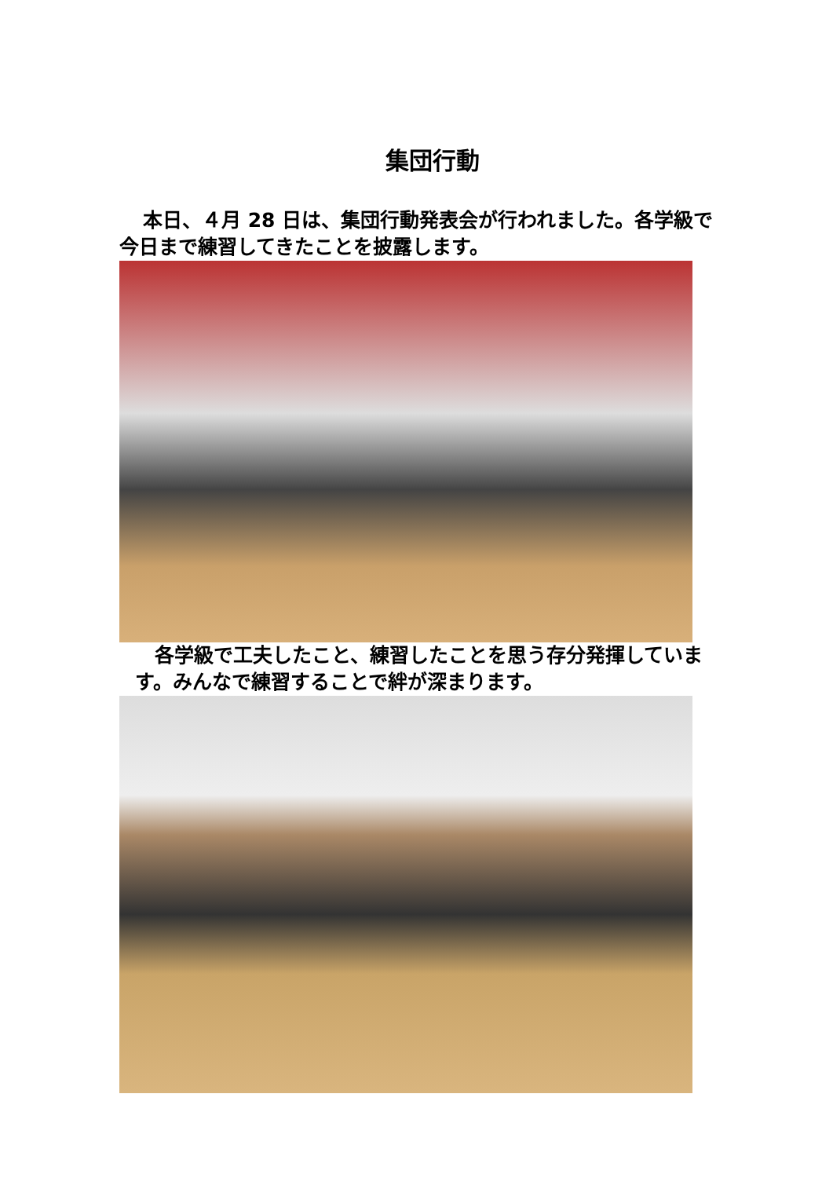集団行動
本日、４月 28 日は、集団行動発表会が行われました。各学級で今日まで練習してきたことを披露します。
各学級で工夫したこと、練習したことを思う存分発揮しています。みんなで練習することで絆が深まります。